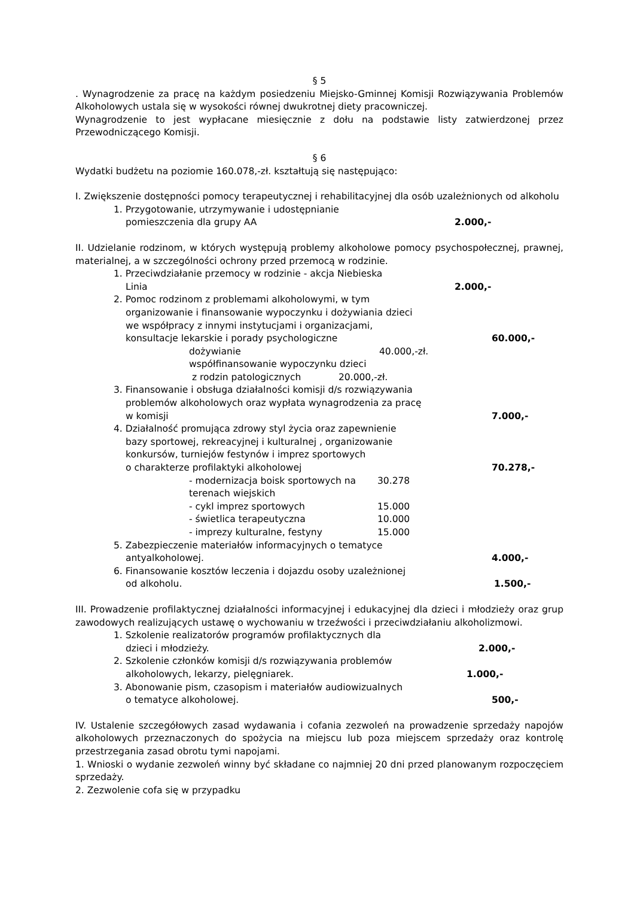§ 5
. Wynagrodzenie za pracę na każdym posiedzeniu Miejsko-Gminnej Komisji Rozwiązywania Problemów Alkoholowych ustala się w wysokości równej dwukrotnej diety pracowniczej.
Wynagrodzenie to jest wypłacane miesięcznie z dołu na podstawie listy zatwierdzonej przez Przewodniczącego Komisji.
§ 6
Wydatki budżetu na poziomie 160.078,-zł. kształtują się następująco:
I. Zwiększenie dostępności pomocy terapeutycznej i rehabilitacyjnej dla osób uzależnionych od alkoholu
1. Przygotowanie, utrzymywanie i udostępnianie
pomieszczenia dla grupy AA 2.000,-
II. Udzielanie rodzinom, w których występują problemy alkoholowe pomocy psychospołecznej, prawnej, materialnej, a w szczególności ochrony przed przemocą w rodzinie.
1. Przeciwdziałanie przemocy w rodzinie - akcja Niebieska
Linia 2.000,-
2. Pomoc rodzinom z problemami alkoholowymi, w tym
organizowanie i finansowanie wypoczynku i dożywiania dzieci
we współpracy z innymi instytucjami i organizacjami,
konsultacje lekarskie i porady psychologiczne 60.000,-
dożywianie 40.000,-zł.
współfinansowanie wypoczynku dzieci
z rodzin patologicznych 20.000,-zł.
3. Finansowanie i obsługa działalności komisji d/s rozwiązywania
problemów alkoholowych oraz wypłata wynagrodzenia za pracę
w komisji 7.000,-
4. Działalność promująca zdrowy styl życia oraz zapewnienie
bazy sportowej, rekreacyjnej i kulturalnej , organizowanie
konkursów, turniejów festynów i imprez sportowych
o charakterze profilaktyki alkoholowej 70.278,-
- modernizacja boisk sportowych na 30.278
terenach wiejskich
- cykl imprez sportowych 15.000
- świetlica terapeutyczna 10.000
- imprezy kulturalne, festyny 15.000
5. Zabezpieczenie materiałów informacyjnych o tematyce
antyalkoholowej. 4.000,-
6. Finansowanie kosztów leczenia i dojazdu osoby uzależnionej
od alkoholu. 1.500,-
III. Prowadzenie profilaktycznej działalności informacyjnej i edukacyjnej dla dzieci i młodzieży oraz grup zawodowych realizujących ustawę o wychowaniu w trzeźwości i przeciwdziałaniu alkoholizmowi.
1. Szkolenie realizatorów programów profilaktycznych dla
dzieci i młodzieży. 2.000,-
2. Szkolenie członków komisji d/s rozwiązywania problemów
alkoholowych, lekarzy, pielęgniarek. 1.000,-
3. Abonowanie pism, czasopism i materiałów audiowizualnych
o tematyce alkoholowej. 500,-
IV. Ustalenie szczegółowych zasad wydawania i cofania zezwoleń na prowadzenie sprzedaży napojów alkoholowych przeznaczonych do spożycia na miejscu lub poza miejscem sprzedaży oraz kontrolę przestrzegania zasad obrotu tymi napojami.
1. Wnioski o wydanie zezwoleń winny być składane co najmniej 20 dni przed planowanym rozpoczęciem sprzedaży.
2. Zezwolenie cofa się w przypadku